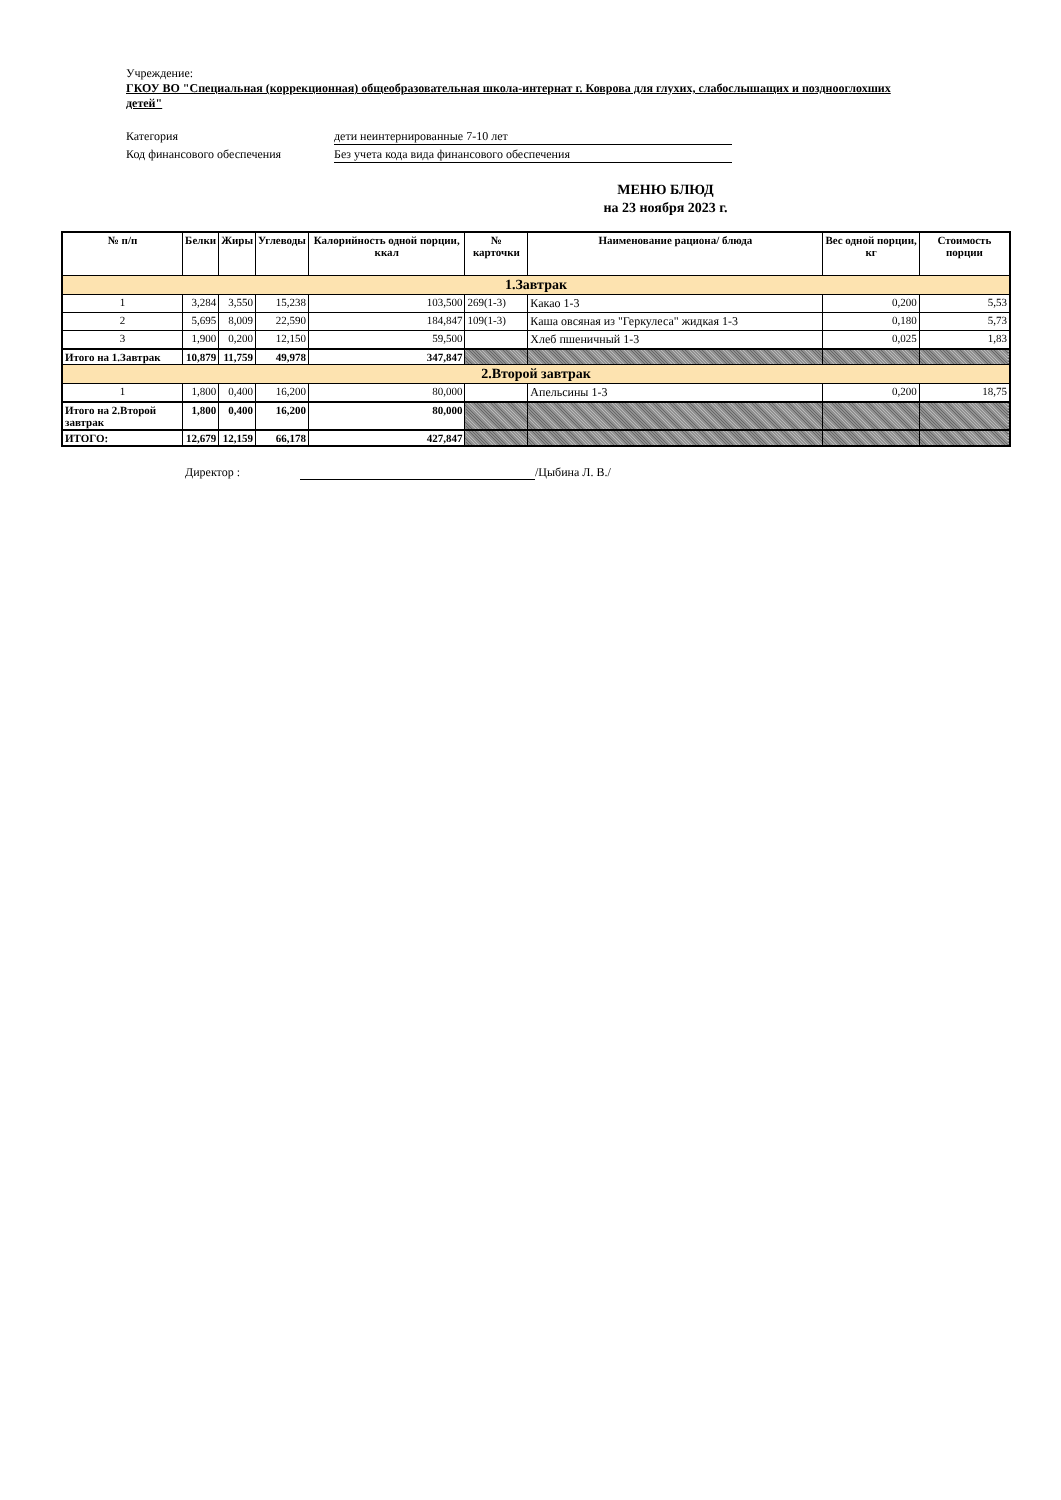Учреждение:
ГКОУ ВО "Специальная (коррекционная) общеобразовательная школа-интернат г. Коврова для глухих, слабослышащих и позднооглохших детей"
Категория дети неинтернированные 7-10 лет
Код финансового обеспечения Без учета кода вида финансового обеспечения
МЕНЮ БЛЮД
на 23 ноября 2023 г.
| № п/п | Белки | Жиры | Углеводы | Калорийность одной порции, ккал | № карточки | Наименование рациона/ блюда | Вес одной порции, кг | Стоимость порции |
| --- | --- | --- | --- | --- | --- | --- | --- | --- |
| 1.Завтрак | | | | | | | | |
| 1 | 3,284 | 3,550 | 15,238 | 103,500 | 269(1-3) | Какао 1-3 | 0,200 | 5,53 |
| 2 | 5,695 | 8,009 | 22,590 | 184,847 | 109(1-3) | Каша овсяная из "Геркулеса" жидкая 1-3 | 0,180 | 5,73 |
| 3 | 1,900 | 0,200 | 12,150 | 59,500 | | Хлеб пшеничный 1-3 | 0,025 | 1,83 |
| Итого на 1.Завтрак | 10,879 | 11,759 | 49,978 | 347,847 | | | | |
| 2.Второй завтрак | | | | | | | | |
| 1 | 1,800 | 0,400 | 16,200 | 80,000 | | Апельсины 1-3 | 0,200 | 18,75 |
| Итого на 2.Второй завтрак | 1,800 | 0,400 | 16,200 | 80,000 | | | | |
| ИТОГО: | 12,679 | 12,159 | 66,178 | 427,847 | | | | |
Директор : /Цыбина Л. В./